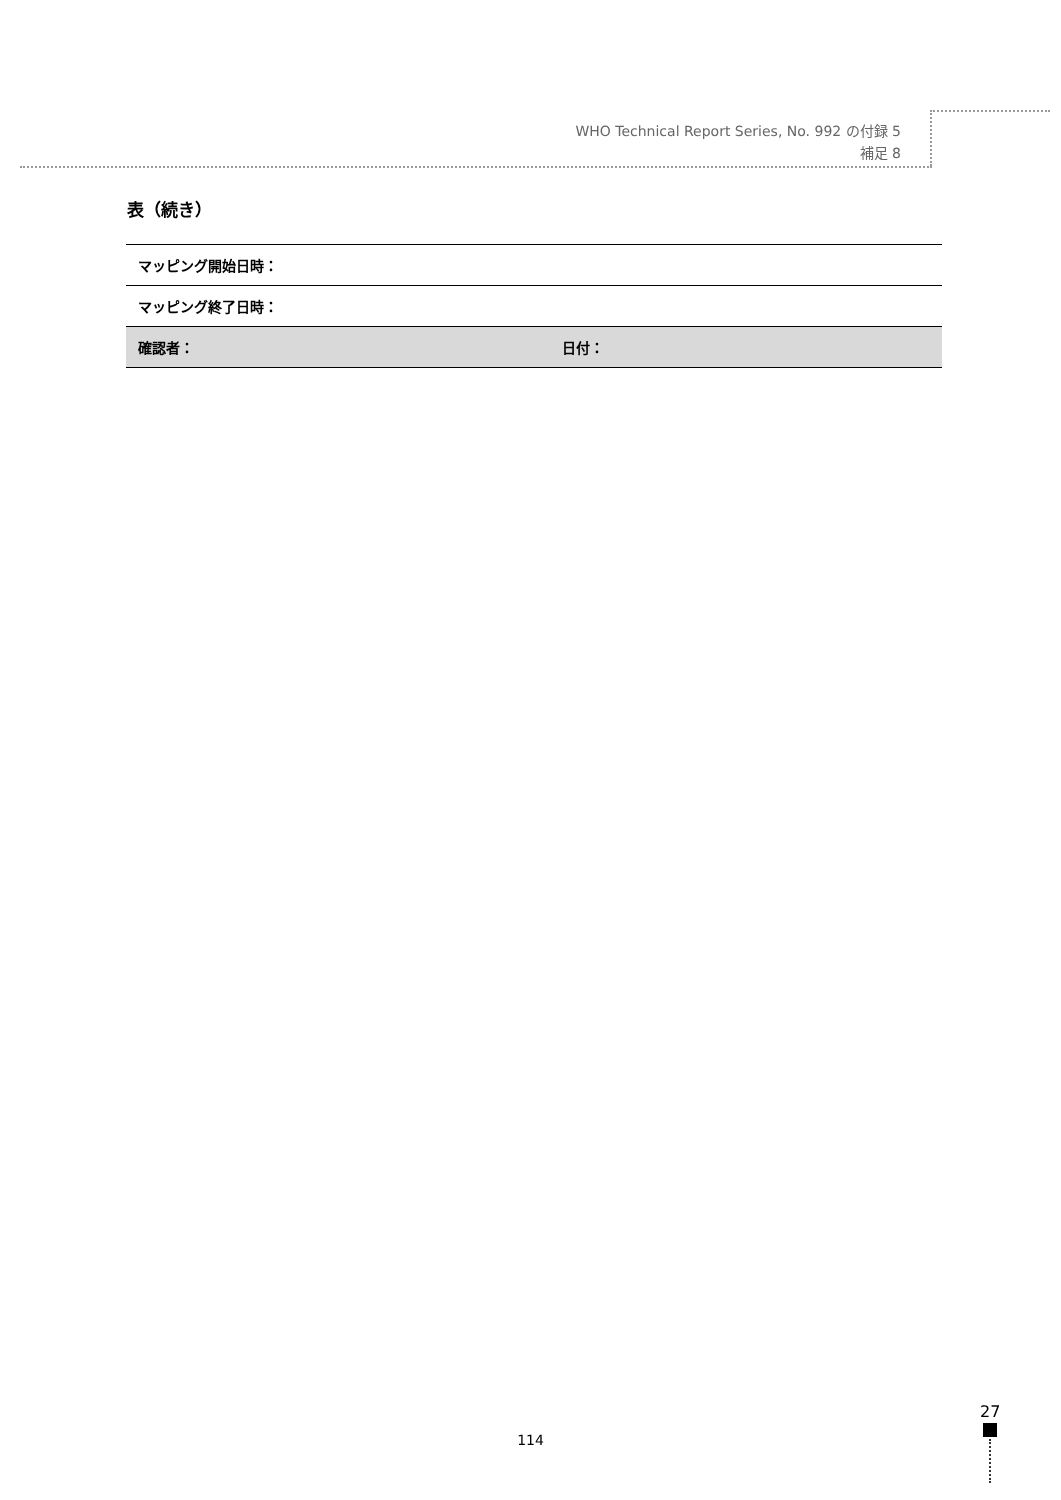WHO Technical Report Series, No. 992 の付録 5
補足 8
表（続き）
| マッピング開始日時： | |
| マッピング終了日時： | |
| 確認者： | 日付： |
114
27